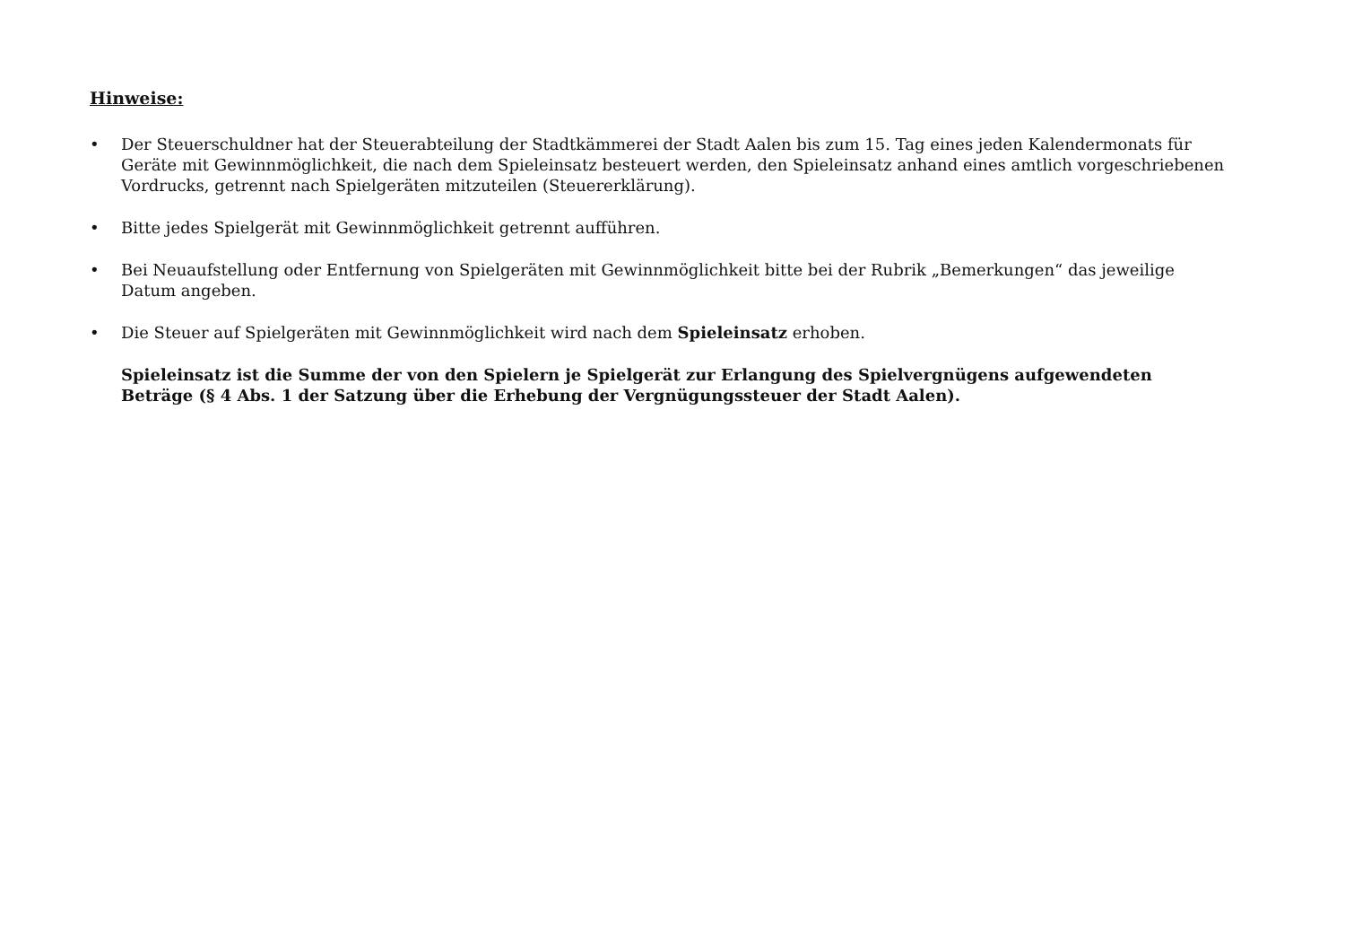Hinweise:
• Der Steuerschuldner hat der Steuerabteilung der Stadtkämmerei der Stadt Aalen bis zum 15. Tag eines jeden Kalendermonats für Geräte mit Gewinnmöglichkeit, die nach dem Spieleinsatz besteuert werden, den Spieleinsatz anhand eines amtlich vorgeschriebenen Vordrucks, getrennt nach Spielgeräten mitzuteilen (Steuererklärung).
• Bitte jedes Spielgerät mit Gewinnmöglichkeit getrennt aufführen.
• Bei Neuaufstellung oder Entfernung von Spielgeräten mit Gewinnmöglichkeit bitte bei der Rubrik „Bemerkungen“ das jeweilige Datum angeben.
• Die Steuer auf Spielgeräten mit Gewinnmöglichkeit wird nach dem Spieleinsatz erhoben.
Spieleinsatz ist die Summe der von den Spielern je Spielgerät zur Erlangung des Spielvergnügens aufgewendeten Beträge (§ 4 Abs. 1 der Satzung über die Erhebung der Vergnügungssteuer der Stadt Aalen).